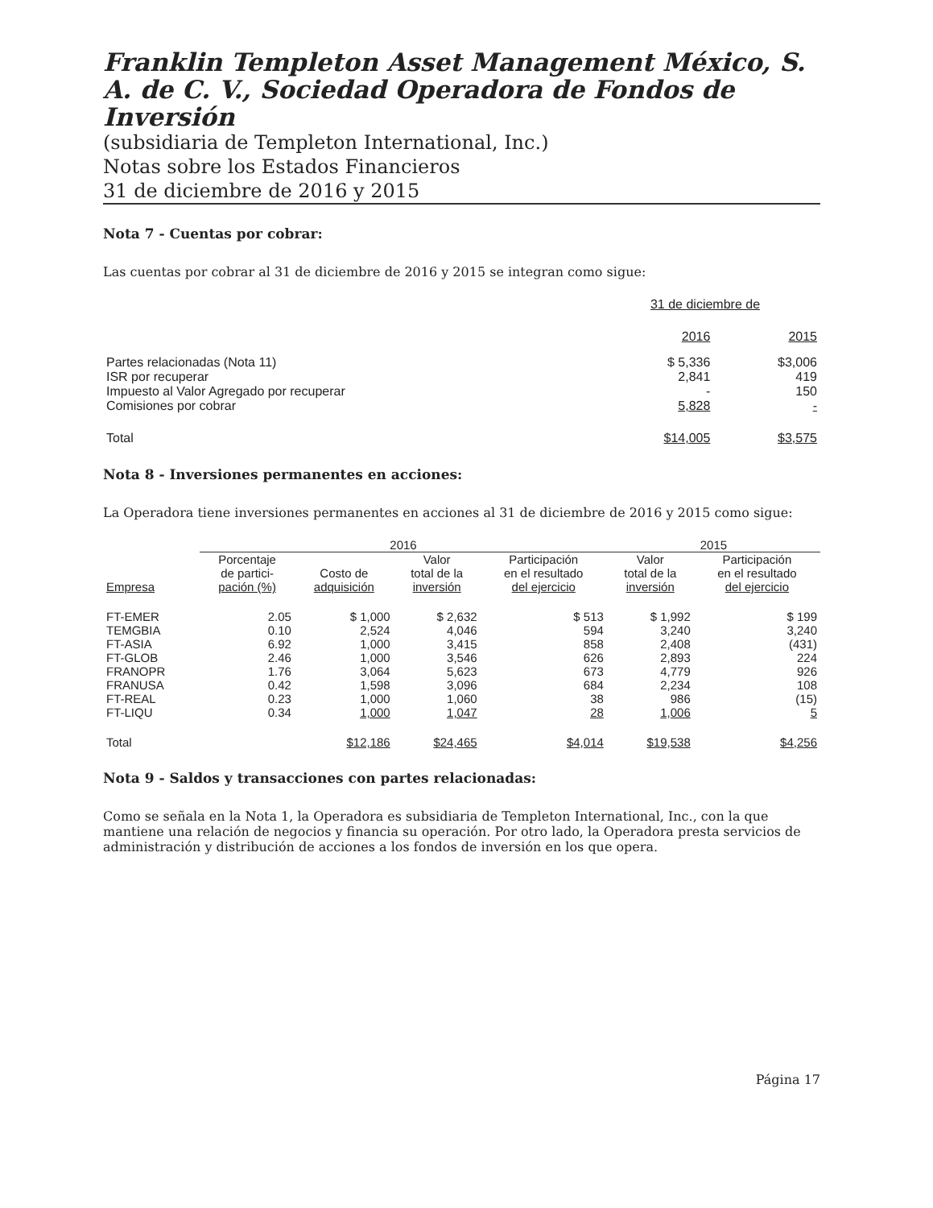Franklin Templeton Asset Management México, S. A. de C. V., Sociedad Operadora de Fondos de Inversión
(subsidiaria de Templeton International, Inc.)
Notas sobre los Estados Financieros
31 de diciembre de 2016 y 2015
Nota 7 - Cuentas por cobrar:
Las cuentas por cobrar al 31 de diciembre de 2016 y 2015 se integran como sigue:
| | 31 de diciembre de | |
| --- | --- | --- |
| | 2016 | 2015 |
| Partes relacionadas (Nota 11) | $ 5,336 | $3,006 |
| ISR por recuperar | 2,841 | 419 |
| Impuesto al Valor Agregado por recuperar | - | 150 |
| Comisiones por cobrar | 5,828 | - |
| Total | $14,005 | $3,575 |
Nota 8 - Inversiones permanentes en acciones:
La Operadora tiene inversiones permanentes en acciones al 31 de diciembre de 2016 y 2015 como sigue:
| | 2016 | | | | 2015 | |
| --- | --- | --- | --- | --- | --- | --- |
| Empresa | Porcentaje de partici- pación (%) | Costo de adquisición | Valor total de la inversión | Participación en el resultado del ejercicio | Valor total de la inversión | Participación en el resultado del ejercicio |
| FT-EMER | 2.05 | $ 1,000 | $ 2,632 | $ 513 | $ 1,992 | $ 199 |
| TEMGBIA | 0.10 | 2,524 | 4,046 | 594 | 3,240 | 3,240 |
| FT-ASIA | 6.92 | 1,000 | 3,415 | 858 | 2,408 | (431) |
| FT-GLOB | 2.46 | 1,000 | 3,546 | 626 | 2,893 | 224 |
| FRANOPR | 1.76 | 3,064 | 5,623 | 673 | 4,779 | 926 |
| FRANUSA | 0.42 | 1,598 | 3,096 | 684 | 2,234 | 108 |
| FT-REAL | 0.23 | 1,000 | 1,060 | 38 | 986 | (15) |
| FT-LIQU | 0.34 | 1,000 | 1,047 | 28 | 1,006 | 5 |
| Total | | $12,186 | $24,465 | $4,014 | $19,538 | $4,256 |
Nota 9 - Saldos y transacciones con partes relacionadas:
Como se señala en la Nota 1, la Operadora es subsidiaria de Templeton International, Inc., con la que mantiene una relación de negocios y financia su operación. Por otro lado, la Operadora presta servicios de administración y distribución de acciones a los fondos de inversión en los que opera.
Página 17